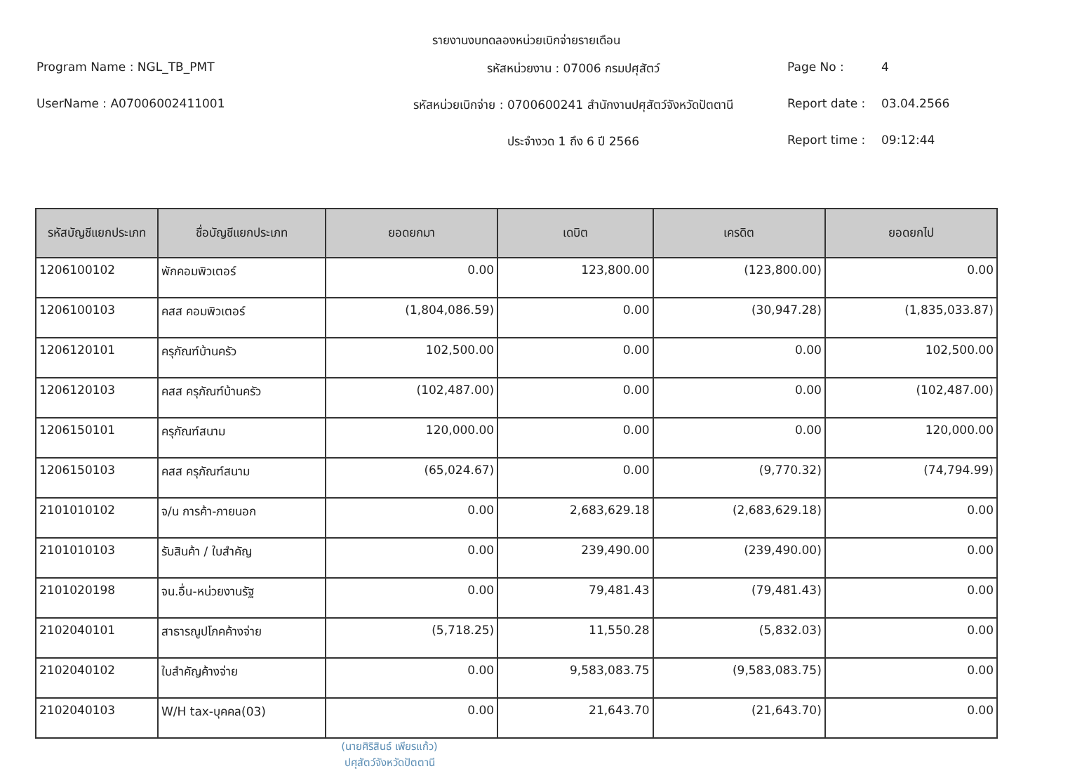รายงานงบทดลองหน่วยเบิกจ่ายรายเดือน
Program Name : NGL_TB_PMT
รหัสหน่วยงาน : 07006 กรมปศุสัตว์
Page No : 4
UserName : A07006002411001
รหัสหน่วยเบิกจ่าย : 0700600241 สำนักงานปศุสัตว์จังหวัดปัตตานี
Report date : 03.04.2566
ประจำงวด 1 ถึง 6 ปี 2566
Report time : 09:12:44
| รหัสบัญชีแยกประเภท | ชื่อบัญชีแยกประเภท | ยอดยกมา | เดบิต | เครดิต | ยอดยกไป |
| --- | --- | --- | --- | --- | --- |
| 1206100102 | พักคอมพิวเตอร์ | 0.00 | 123,800.00 | (123,800.00) | 0.00 |
| 1206100103 | คสส คอมพิวเตอร์ | (1,804,086.59) | 0.00 | (30,947.28) | (1,835,033.87) |
| 1206120101 | ครุภัณฑ์บ้านครัว | 102,500.00 | 0.00 | 0.00 | 102,500.00 |
| 1206120103 | คสส ครุภัณฑ์บ้านครัว | (102,487.00) | 0.00 | 0.00 | (102,487.00) |
| 1206150101 | ครุภัณฑ์สนาม | 120,000.00 | 0.00 | 0.00 | 120,000.00 |
| 1206150103 | คสส ครุภัณฑ์สนาม | (65,024.67) | 0.00 | (9,770.32) | (74,794.99) |
| 2101010102 | จ/น การค้า-ภายนอก | 0.00 | 2,683,629.18 | (2,683,629.18) | 0.00 |
| 2101010103 | รับสินค้า / ใบสำคัญ | 0.00 | 239,490.00 | (239,490.00) | 0.00 |
| 2101020198 | จน.อื่น-หน่วยงานรัฐ | 0.00 | 79,481.43 | (79,481.43) | 0.00 |
| 2102040101 | สาธารณูปโภคค้างจ่าย | (5,718.25) | 11,550.28 | (5,832.03) | 0.00 |
| 2102040102 | ใบสำคัญค้างจ่าย | 0.00 | 9,583,083.75 | (9,583,083.75) | 0.00 |
| 2102040103 | W/H tax-บุคคล(03) | 0.00 | 21,643.70 | (21,643.70) | 0.00 |
(นายศิริสินธ์ เพียรแก้ว)
ปศุสัตว์จังหวัดปัตตานี